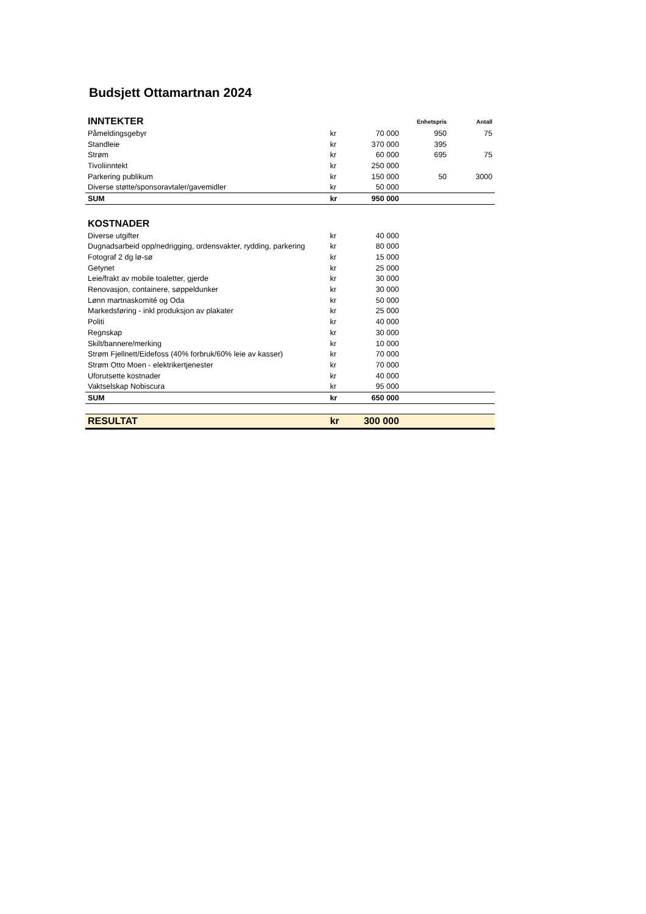Budsjett Ottamartnan 2024
| INNTEKTER | | | Enhetspris | Antall |
| --- | --- | --- | --- | --- |
| Påmeldingsgebyr | kr | 70 000 | 950 | 75 |
| Standleie | kr | 370 000 | 395 | |
| Strøm | kr | 60 000 | 695 | 75 |
| Tivoliinntekt | kr | 250 000 | | |
| Parkering publikum | kr | 150 000 | 50 | 3000 |
| Diverse støtte/sponsoravtaler/gavemidler | kr | 50 000 | | |
| SUM | kr | 950 000 | | |
| KOSTNADER | | | | |
| Diverse utgifter | kr | 40 000 | | |
| Dugnadsarbeid opp/nedrigging, ordensvakter, rydding, parkering | kr | 80 000 | | |
| Fotograf 2 dg lø-sø | kr | 15 000 | | |
| Getynet | kr | 25 000 | | |
| Leie/frakt av mobile toaletter, gjerde | kr | 30 000 | | |
| Renovasjon, containere, søppeldunker | kr | 30 000 | | |
| Lønn martnaskomité og Oda | kr | 50 000 | | |
| Markedsføring - inkl produksjon av plakater | kr | 25 000 | | |
| Politi | kr | 40 000 | | |
| Regnskap | kr | 30 000 | | |
| Skilt/bannere/merking | kr | 10 000 | | |
| Strøm Fjellnett/Eidefoss (40% forbruk/60% leie av kasser) | kr | 70 000 | | |
| Strøm Otto Moen - elektrikertjenester | kr | 70 000 | | |
| Uforutsette kostnader | kr | 40 000 | | |
| Vaktselskap Nobiscura | kr | 95 000 | | |
| SUM | kr | 650 000 | | |
| RESULTAT | kr | 300 000 | | |